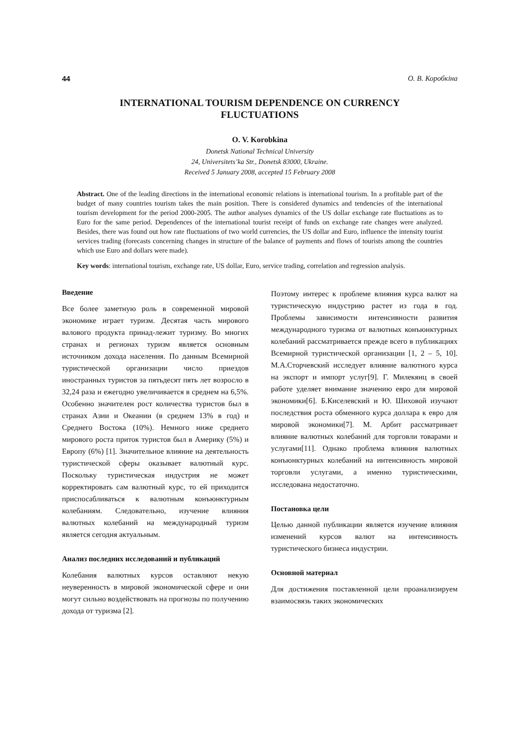44 О. В. Коробкіна
INTERNATIONAL TOURISM DEPENDENCE ON CURRENCY
FLUCTUATIONS
O. V. Korobkina
Donetsk National Technical University
24, Universitets’ka Str., Donetsk 83000, Ukraine.
Received 5 January 2008, accepted 15 February 2008
Abstract. One of the leading directions in the international economic relations is international tourism. In a profitable part of the budget of many countries tourism takes the main position. There is considered dynamics and tendencies of the international tourism development for the period 2000-2005. The author analyses dynamics of the US dollar exchange rate fluctuations as to Euro for the same period. Dependences of the international tourist receipt of funds on exchange rate changes were analyzed. Besides, there was found out how rate fluctuations of two world currencies, the US dollar and Euro, influence the intensity tourist services trading (forecasts concerning changes in structure of the balance of payments and flows of tourists among the countries which use Euro and dollars were made).
Key words: international tourism, exchange rate, US dollar, Euro, service trading, correlation and regression analysis.
Введение
Все более заметную роль в современной мировой экономике играет туризм. Десятая часть мирового валового продукта принад-лежит туризму. Во многих странах и регионах туризм является основным источником дохода населения. По данным Всемирной туристической организации число приездов иностранных туристов за пятьдесят пять лет возросло в 32,24 раза и ежегодно увеличивается в среднем на 6,5%. Особенно значителен рост количества туристов был в странах Азии и Океании (в среднем 13% в год) и Среднего Востока (10%). Немного ниже среднего мирового роста приток туристов был в Америку (5%) и Европу (6%) [1]. Значительное влияние на деятельность туристической сферы оказывает валютный курс. Поскольку туристическая индустрия не может корректировать сам валютный курс, то ей приходится приспосабливаться к валютным конъюнктурным колебаниям. Следовательно, изучение влияния валютных колебаний на международный туризм является сегодня актуальным.
Анализ последних исследований и публикаций
Колебания валютных курсов оставляют некую неуверенность в мировой экономической сфере и они могут сильно воздействовать на прогнозы по получению дохода от туризма [2].
Поэтому интерес к проблеме влияния курса валют на туристическую индустрию растет из года в год. Проблемы зависимости интенсивности развития международного туризма от валютных конъюнктурных колебаний рассматривается прежде всего в публикациях Всемирной туристической организации [1, 2 – 5, 10]. М.А.Сторчевский исследует влияние валютного курса на экспорт и импорт услуг[9]. Г. Милекянц в своей работе уделяет внимание значению евро для мировой экономики[6]. Б.Киселевский и Ю. Шиховой изучают последствия роста обменного курса доллара к евро для мировой экономики[7]. М. Арбит рассматривает влияние валютных колебаний для торговли товарами и услугами[11]. Однако проблема влияния валютных конъюнктурных колебаний на интенсивность мировой торговли услугами, а именно туристическими, исследована недостаточно.
Постановка цели
Целью данной публикации является изучение влияния изменений курсов валют на интенсивность туристического бизнеса индустрии.
Основной материал
Для достижения поставленной цели проанализируем взаимосвязь таких экономических